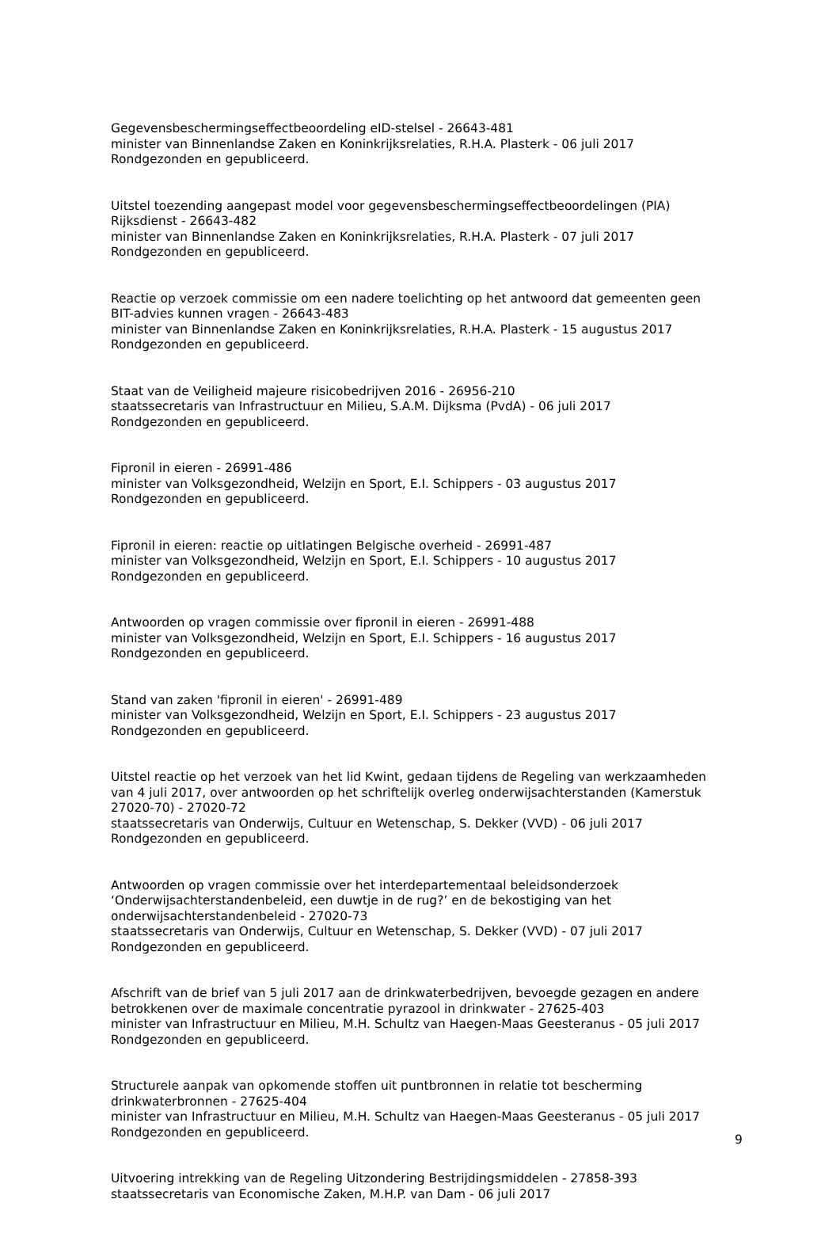Gegevensbeschermingseffectbeoordeling eID-stelsel - 26643-481
minister van Binnenlandse Zaken en Koninkrijksrelaties, R.H.A. Plasterk - 06 juli 2017
Rondgezonden en gepubliceerd.
Uitstel toezending aangepast model voor gegevensbeschermingseffectbeoordelingen (PIA) Rijksdienst - 26643-482
minister van Binnenlandse Zaken en Koninkrijksrelaties, R.H.A. Plasterk - 07 juli 2017
Rondgezonden en gepubliceerd.
Reactie op verzoek commissie om een nadere toelichting op het antwoord dat gemeenten geen BIT-advies kunnen vragen - 26643-483
minister van Binnenlandse Zaken en Koninkrijksrelaties, R.H.A. Plasterk - 15 augustus 2017
Rondgezonden en gepubliceerd.
Staat van de Veiligheid majeure risicobedrijven 2016 - 26956-210
staatssecretaris van Infrastructuur en Milieu, S.A.M. Dijksma (PvdA) - 06 juli 2017
Rondgezonden en gepubliceerd.
Fipronil in eieren - 26991-486
minister van Volksgezondheid, Welzijn en Sport, E.I. Schippers - 03 augustus 2017
Rondgezonden en gepubliceerd.
Fipronil in eieren: reactie op uitlatingen Belgische overheid - 26991-487
minister van Volksgezondheid, Welzijn en Sport, E.I. Schippers - 10 augustus 2017
Rondgezonden en gepubliceerd.
Antwoorden op vragen commissie over fipronil in eieren - 26991-488
minister van Volksgezondheid, Welzijn en Sport, E.I. Schippers - 16 augustus 2017
Rondgezonden en gepubliceerd.
Stand van zaken 'fipronil in eieren' - 26991-489
minister van Volksgezondheid, Welzijn en Sport, E.I. Schippers - 23 augustus 2017
Rondgezonden en gepubliceerd.
Uitstel reactie op het verzoek van het lid Kwint, gedaan tijdens de Regeling van werkzaamheden van 4 juli 2017, over antwoorden op het schriftelijk overleg onderwijsachterstanden (Kamerstuk 27020-70) - 27020-72
staatssecretaris van Onderwijs, Cultuur en Wetenschap, S. Dekker (VVD) - 06 juli 2017
Rondgezonden en gepubliceerd.
Antwoorden op vragen commissie over het interdepartementaal beleidsonderzoek ‘Onderwijsachterstandenbeleid, een duwtje in de rug?’ en de bekostiging van het onderwijsachterstandenbeleid - 27020-73
staatssecretaris van Onderwijs, Cultuur en Wetenschap, S. Dekker (VVD) - 07 juli 2017
Rondgezonden en gepubliceerd.
Afschrift van de brief van 5 juli 2017 aan de drinkwaterbedrijven, bevoegde gezagen en andere betrokkenen over de maximale concentratie pyrazool in drinkwater - 27625-403
minister van Infrastructuur en Milieu, M.H. Schultz van Haegen-Maas Geesteranus - 05 juli 2017
Rondgezonden en gepubliceerd.
Structurele aanpak van opkomende stoffen uit puntbronnen in relatie tot bescherming drinkwaterbronnen - 27625-404
minister van Infrastructuur en Milieu, M.H. Schultz van Haegen-Maas Geesteranus - 05 juli 2017
Rondgezonden en gepubliceerd.
Uitvoering intrekking van de Regeling Uitzondering Bestrijdingsmiddelen - 27858-393
staatssecretaris van Economische Zaken, M.H.P. van Dam - 06 juli 2017
9